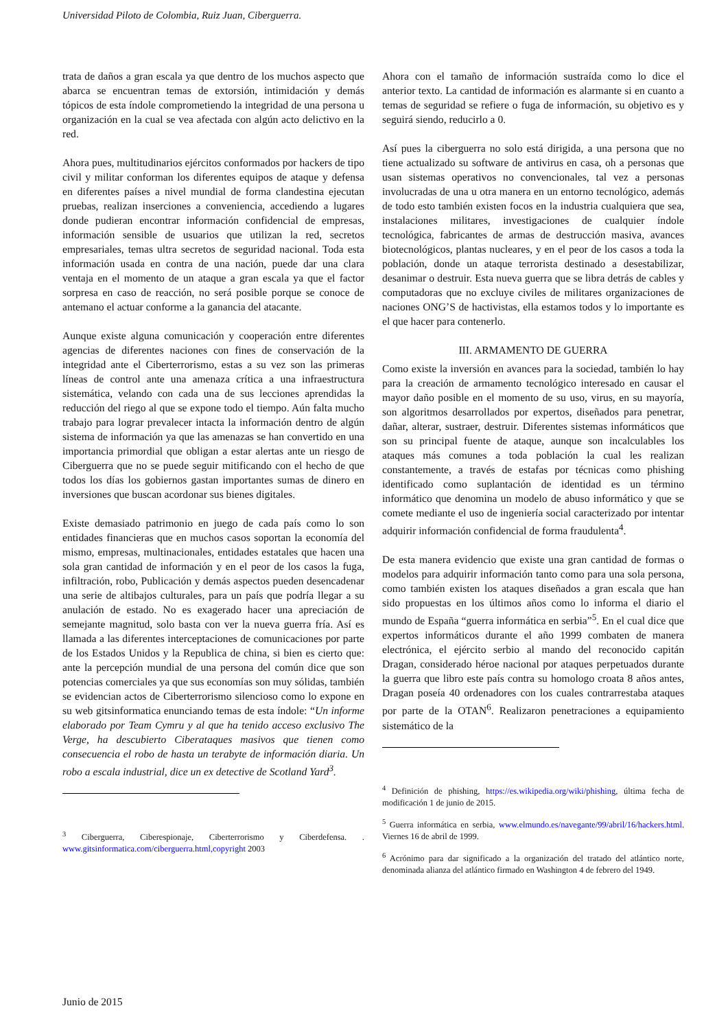Universidad Piloto de Colombia, Ruiz Juan, Ciberguerra.
trata de daños a gran escala ya que dentro de los muchos aspecto que abarca se encuentran temas de extorsión, intimidación y demás tópicos de esta índole comprometiendo la integridad de una persona u organización en la cual se vea afectada con algún acto delictivo en la red.
Ahora pues, multitudinarios ejércitos conformados por hackers de tipo civil y militar conforman los diferentes equipos de ataque y defensa en diferentes países a nivel mundial de forma clandestina ejecutan pruebas, realizan inserciones a conveniencia, accediendo a lugares donde pudieran encontrar información confidencial de empresas, información sensible de usuarios que utilizan la red, secretos empresariales, temas ultra secretos de seguridad nacional. Toda esta información usada en contra de una nación, puede dar una clara ventaja en el momento de un ataque a gran escala ya que el factor sorpresa en caso de reacción, no será posible porque se conoce de antemano el actuar conforme a la ganancia del atacante.
Aunque existe alguna comunicación y cooperación entre diferentes agencias de diferentes naciones con fines de conservación de la integridad ante el Ciberterrorismo, estas a su vez son las primeras líneas de control ante una amenaza crítica a una infraestructura sistemática, velando con cada una de sus lecciones aprendidas la reducción del riego al que se expone todo el tiempo. Aún falta mucho trabajo para lograr prevalecer intacta la información dentro de algún sistema de información ya que las amenazas se han convertido en una importancia primordial que obligan a estar alertas ante un riesgo de Ciberguerra que no se puede seguir mitificando con el hecho de que todos los días los gobiernos gastan importantes sumas de dinero en inversiones que buscan acordonar sus bienes digitales.
Existe demasiado patrimonio en juego de cada país como lo son entidades financieras que en muchos casos soportan la economía del mismo, empresas, multinacionales, entidades estatales que hacen una sola gran cantidad de información y en el peor de los casos la fuga, infiltración, robo, Publicación y demás aspectos pueden desencadenar una serie de altibajos culturales, para un país que podría llegar a su anulación de estado. No es exagerado hacer una apreciación de semejante magnitud, solo basta con ver la nueva guerra fría. Así es llamada a las diferentes interceptaciones de comunicaciones por parte de los Estados Unidos y la Republica de china, si bien es cierto que: ante la percepción mundial de una persona del común dice que son potencias comerciales ya que sus economías son muy sólidas, también se evidencian actos de Ciberterrorismo silencioso como lo expone en su web gitsinformatica enunciando temas de esta índole: “Un informe elaborado por Team Cymru y al que ha tenido acceso exclusivo The Verge, ha descubierto Ciberataques masivos que tienen como consecuencia el robo de hasta un terabyte de información diaria. Un robo a escala industrial, dice un ex detective de Scotland Yard<sup>3</sup>.
<sup>3</sup> Ciberguerra, Ciberespionaje, Ciberterrorismo y Ciberdefensa. . www.gitsinformatica.com/ciberguerra.html,copyright 2003
Ahora con el tamaño de información sustraída como lo dice el anterior texto. La cantidad de información es alarmante si en cuanto a temas de seguridad se refiere o fuga de información, su objetivo es y seguirá siendo, reducirlo a 0.
Así pues la ciberguerra no solo está dirigida, a una persona que no tiene actualizado su software de antivirus en casa, oh a personas que usan sistemas operativos no convencionales, tal vez a personas involucradas de una u otra manera en un entorno tecnológico, además de todo esto también existen focos en la industria cualquiera que sea, instalaciones militares, investigaciones de cualquier índole tecnológica, fabricantes de armas de destrucción masiva, avances biotecnológicos, plantas nucleares, y en el peor de los casos a toda la población, donde un ataque terrorista destinado a desestabilizar, desanimar o destruir. Esta nueva guerra que se libra detrás de cables y computadoras que no excluye civiles de militares organizaciones de naciones ONG’S de hactivistas, ella estamos todos y lo importante es el que hacer para contenerlo.
III. ARMAMENTO DE GUERRA
Como existe la inversión en avances para la sociedad, también lo hay para la creación de armamento tecnológico interesado en causar el mayor daño posible en el momento de su uso, virus, en su mayoría, son algoritmos desarrollados por expertos, diseñados para penetrar, dañar, alterar, sustraer, destruir. Diferentes sistemas informáticos que son su principal fuente de ataque, aunque son incalculables los ataques más comunes a toda población la cual les realizan constantemente, a través de estafas por técnicas como phishing identificado como suplantación de identidad es un término informático que denomina un modelo de abuso informático y que se comete mediante el uso de ingeniería social caracterizado por intentar adquirir información confidencial de forma fraudulenta<sup>4</sup>.
De esta manera evidencio que existe una gran cantidad de formas o modelos para adquirir información tanto como para una sola persona, como también existen los ataques diseñados a gran escala que han sido propuestas en los últimos años como lo informa el diario el mundo de España “guerra informática en serbia”<sup>5</sup>. En el cual dice que expertos informáticos durante el año 1999 combaten de manera electrónica, el ejército serbio al mando del reconocido capitán Dragan, considerado héroe nacional por ataques perpetuados durante la guerra que libro este país contra su homologo croata 8 años antes, Dragan poseía 40 ordenadores con los cuales contrarrestaba ataques por parte de la OTAN<sup>6</sup>. Realizaron penetraciones a equipamiento sistemático de la
<sup>4</sup> Definición de phishing, https://es.wikipedia.org/wiki/phishing, última fecha de modificación 1 de junio de 2015.
<sup>5</sup> Guerra informática en serbia, www.elmundo.es/navegante/99/abril/16/hackers.html. Viernes 16 de abril de 1999.
<sup>6</sup> Acrónimo para dar significado a la organización del tratado del atlántico norte, denominada alianza del atlántico firmado en Washington 4 de febrero del 1949.
Junio de 2015